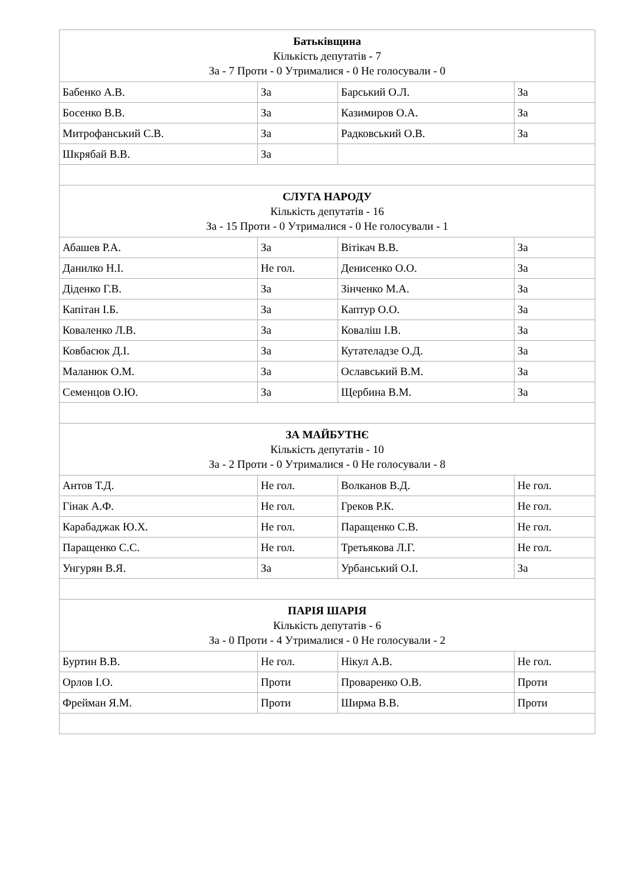| Батьківщина Кількість депутатів - 7 За - 7 Проти - 0 Утрималися - 0 Не голосували - 0 | | | |
| --- | --- | --- | --- |
| Бабенко А.В. | За | Барський О.Л. | За |
| Босенко В.В. | За | Казимиров О.А. | За |
| Митрофанський С.В. | За | Радковський О.В. | За |
| Шкрябай В.В. | За | | |
| СЛУГА НАРОДУ Кількість депутатів - 16 За - 15 Проти - 0 Утрималися - 0 Не голосували - 1 | | | |
| Абашев Р.А. | За | Вітікач В.В. | За |
| Данилко Н.І. | Не гол. | Денисенко О.О. | За |
| Діденко Г.В. | За | Зінченко М.А. | За |
| Капітан І.Б. | За | Каптур О.О. | За |
| Коваленко Л.В. | За | Коваліш І.В. | За |
| Ковбасюк Д.І. | За | Кутателадзе О.Д. | За |
| Маланюк О.М. | За | Ославський В.М. | За |
| Семенцов О.Ю. | За | Щербина В.М. | За |
| ЗА МАЙБУТНЄ Кількість депутатів - 10 За - 2 Проти - 0 Утрималися - 0 Не голосували - 8 | | | |
| Антов Т.Д. | Не гол. | Волканов В.Д. | Не гол. |
| Гінак А.Ф. | Не гол. | Греков Р.К. | Не гол. |
| Карабаджак Ю.Х. | Не гол. | Паращенко С.В. | Не гол. |
| Паращенко С.С. | Не гол. | Третьякова Л.Г. | Не гол. |
| Унгурян В.Я. | За | Урбанський О.І. | За |
| ПАРІЯ ШАРІЯ Кількість депутатів - 6 За - 0 Проти - 4 Утрималися - 0 Не голосували - 2 | | | |
| Буртин В.В. | Не гол. | Нікул А.В. | Не гол. |
| Орлов І.О. | Проти | Проваренко О.В. | Проти |
| Фрейман Я.М. | Проти | Ширма В.В. | Проти |